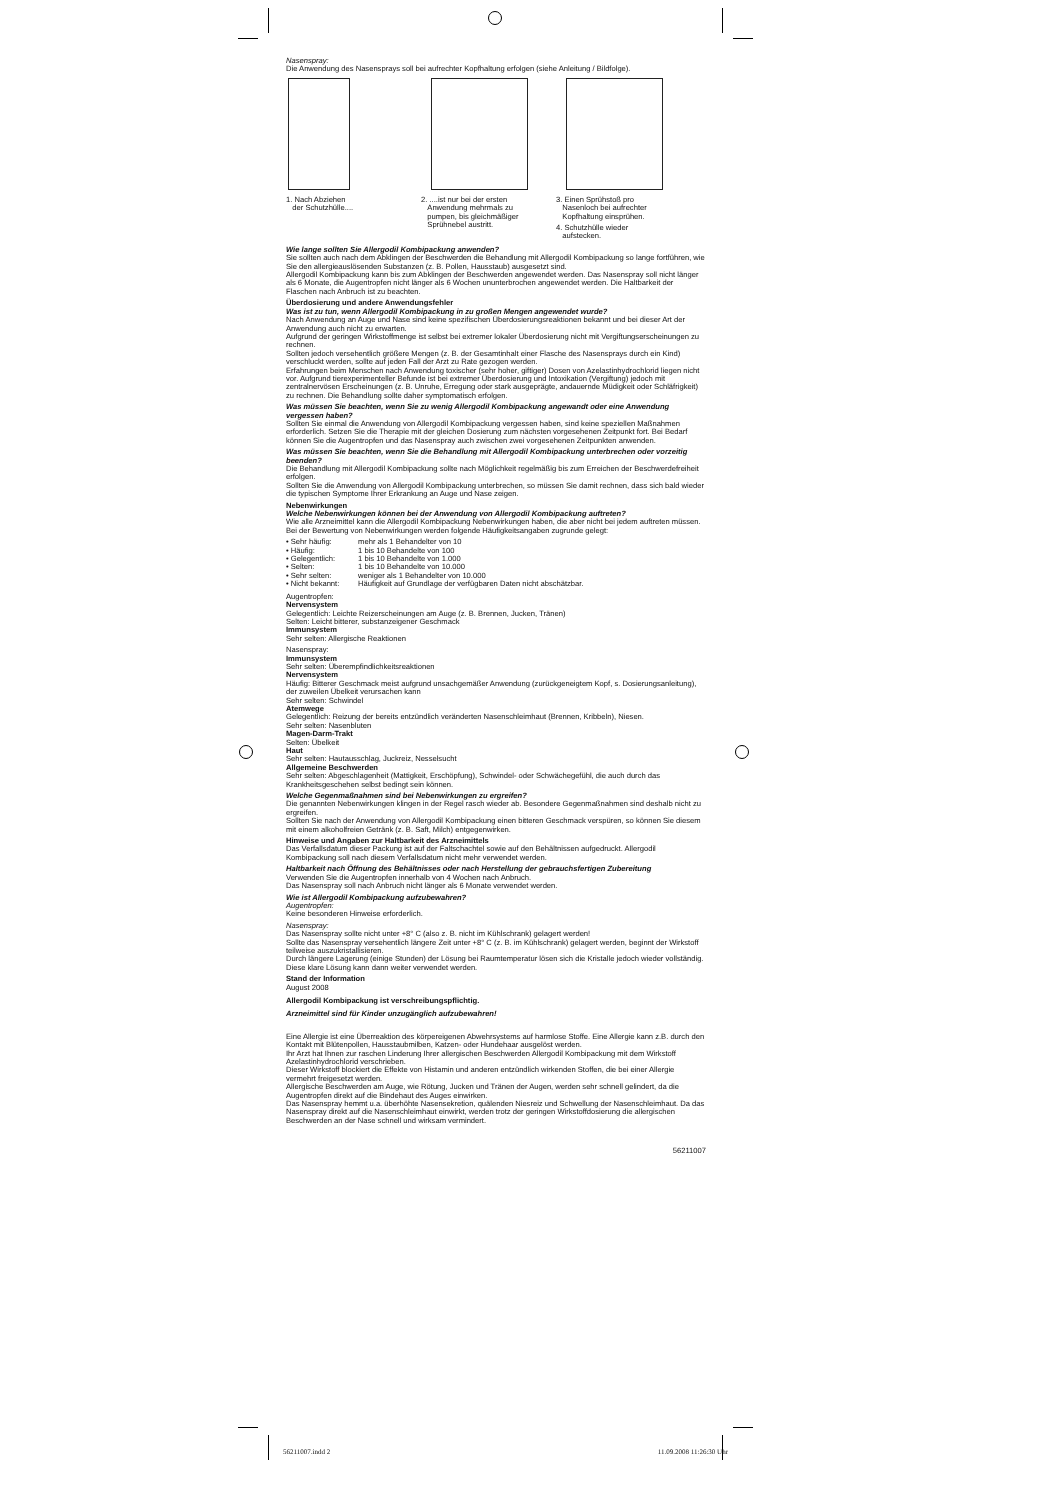Nasenspray:
Die Anwendung des Nasensprays soll bei aufrechter Kopfhaltung erfolgen (siehe Anleitung / Bildfolge).
1. Nach Abziehen
der Schutzhülle....
2. ....ist nur bei der ersten
Anwendung mehrmals zu
pumpen, bis gleichmäßiger
Sprühnebel austritt.
3. Einen Sprühstoß pro
Nasenloch bei aufrechter
Kopfhaltung einsprühen.
4. Schutzhülle wieder
aufstecken.
Wie lange sollten Sie Allergodil Kombipackung anwenden?
Sie sollten auch nach dem Abklingen der Beschwerden die Behandlung mit Allergodil Kombipackung so lange fortführen, wie Sie den allergieauslösenden Substanzen (z. B. Pollen, Hausstaub) ausgesetzt sind.
Allergodil Kombipackung kann bis zum Abklingen der Beschwerden angewendet werden. Das Nasenspray soll nicht länger als 6 Monate, die Augentropfen nicht länger als 6 Wochen ununterbrochen angewendet werden. Die Haltbarkeit der Flaschen nach Anbruch ist zu beachten.
Überdosierung und andere Anwendungsfehler
Was ist zu tun, wenn Allergodil Kombipackung in zu großen Mengen angewendet wurde?
Nach Anwendung an Auge und Nase sind keine spezifischen Überdosierungsreaktionen bekannt und bei dieser Art der Anwendung auch nicht zu erwarten.
Aufgrund der geringen Wirkstoffmenge ist selbst bei extremer lokaler Überdosierung nicht mit Vergiftungserscheinungen zu rechnen.
Sollten jedoch versehentlich größere Mengen (z. B. der Gesamtinhalt einer Flasche des Nasensprays durch ein Kind) verschluckt werden, sollte auf jeden Fall der Arzt zu Rate gezogen werden.
Erfahrungen beim Menschen nach Anwendung toxischer (sehr hoher, giftiger) Dosen von Azelastinhydrochlorid liegen nicht vor. Aufgrund tierexperimenteller Befunde ist bei extremer Überdosierung und Intoxikation (Vergiftung) jedoch mit zentralnervösen Erscheinungen (z. B. Unruhe, Erregung oder stark ausgeprägte, andauernde Müdigkeit oder Schläfrigkeit) zu rechnen. Die Behandlung sollte daher symptomatisch erfolgen.
Was müssen Sie beachten, wenn Sie zu wenig Allergodil Kombipackung angewandt oder eine Anwendung vergessen haben?
Sollten Sie einmal die Anwendung von Allergodil Kombipackung vergessen haben, sind keine speziellen Maßnahmen erforderlich. Setzen Sie die Therapie mit der gleichen Dosierung zum nächsten vorgesehenen Zeitpunkt fort. Bei Bedarf können Sie die Augentropfen und das Nasenspray auch zwischen zwei vorgesehenen Zeitpunkten anwenden.
Was müssen Sie beachten, wenn Sie die Behandlung mit Allergodil Kombipackung unterbrechen oder vorzeitig beenden?
Die Behandlung mit Allergodil Kombipackung sollte nach Möglichkeit regelmäßig bis zum Erreichen der Beschwerdefreiheit erfolgen.
Sollten Sie die Anwendung von Allergodil Kombipackung unterbrechen, so müssen Sie damit rechnen, dass sich bald wieder die typischen Symptome Ihrer Erkrankung an Auge und Nase zeigen.
Nebenwirkungen
Welche Nebenwirkungen können bei der Anwendung von Allergodil Kombipackung auftreten?
Wie alle Arzneimittel kann die Allergodil Kombipackung Nebenwirkungen haben, die aber nicht bei jedem auftreten müssen.
Bei der Bewertung von Nebenwirkungen werden folgende Häufigkeitsangaben zugrunde gelegt:
• Sehr häufig: mehr als 1 Behandelter von 10
• Häufig: 1 bis 10 Behandelte von 100
• Gelegentlich: 1 bis 10 Behandelte von 1.000
• Selten: 1 bis 10 Behandelte von 10.000
• Sehr selten: weniger als 1 Behandelter von 10.000
• Nicht bekannt: Häufigkeit auf Grundlage der verfügbaren Daten nicht abschätzbar.
Augentropfen:
Nervensystem
Gelegentlich: Leichte Reizerscheinungen am Auge (z. B. Brennen, Jucken, Tränen)
Selten: Leicht bitterer, substanzeigener Geschmack
Immunsystem
Sehr selten: Allergische Reaktionen
Nasenspray:
Immunsystem
Sehr selten: Überempfindlichkeitsreaktionen
Nervensystem
Häufig: Bitterer Geschmack meist aufgrund unsachgemäßer Anwendung (zurückgeneigtem Kopf, s. Dosierungsanleitung), der zuweilen Übelkeit verursachen kann
Sehr selten: Schwindel
Atemwege
Gelegentlich: Reizung der bereits entzündlich veränderten Nasenschleimhaut (Brennen, Kribbeln), Niesen.
Sehr selten: Nasenbluten
Magen-Darm-Trakt
Selten: Übelkeit
Haut
Sehr selten: Hautausschlag, Juckreiz, Nesselsucht
Allgemeine Beschwerden
Sehr selten: Abgeschlagenheit (Mattigkeit, Erschöpfung), Schwindel- oder Schwächegefühl, die auch durch das Krankheitsgeschehen selbst bedingt sein können.
Welche Gegenmaßnahmen sind bei Nebenwirkungen zu ergreifen?
Die genannten Nebenwirkungen klingen in der Regel rasch wieder ab. Besondere Gegenmaßnahmen sind deshalb nicht zu ergreifen.
Sollten Sie nach der Anwendung von Allergodil Kombipackung einen bitteren Geschmack verspüren, so können Sie diesem mit einem alkoholfreien Getränk (z. B. Saft, Milch) entgegenwirken.
Hinweise und Angaben zur Haltbarkeit des Arzneimittels
Das Verfallsdatum dieser Packung ist auf der Faltschachtel sowie auf den Behältnissen aufgedruckt. Allergodil Kombipackung soll nach diesem Verfallsdatum nicht mehr verwendet werden.
Haltbarkeit nach Öffnung des Behältnisses oder nach Herstellung der gebrauchsfertigen Zubereitung
Verwenden Sie die Augentropfen innerhalb von 4 Wochen nach Anbruch.
Das Nasenspray soll nach Anbruch nicht länger als 6 Monate verwendet werden.
Wie ist Allergodil Kombipackung aufzubewahren?
Augentropfen:
Keine besonderen Hinweise erforderlich.
Nasenspray:
Das Nasenspray sollte nicht unter +8° C (also z. B. nicht im Kühlschrank) gelagert werden!
Sollte das Nasenspray versehentlich längere Zeit unter +8° C (z. B. im Kühlschrank) gelagert werden, beginnt der Wirkstoff teilweise auszukristallisieren.
Durch längere Lagerung (einige Stunden) der Lösung bei Raumtemperatur lösen sich die Kristalle jedoch wieder vollständig. Diese klare Lösung kann dann weiter verwendet werden.
Stand der Information
August 2008
Allergodil Kombipackung ist verschreibungspflichtig.
Arzneimittel sind für Kinder unzugänglich aufzubewahren!
Eine Allergie ist eine Überreaktion des körpereigenen Abwehrsystems auf harmlose Stoffe. Eine Allergie kann z.B. durch den Kontakt mit Blütenpollen, Hausstaubmilben, Katzen- oder Hundehaar ausgelöst werden.
Ihr Arzt hat Ihnen zur raschen Linderung Ihrer allergischen Beschwerden Allergodil Kombipackung mit dem Wirkstoff Azelastinhydrochlorid verschrieben.
Dieser Wirkstoff blockiert die Effekte von Histamin und anderen entzündlich wirkenden Stoffen, die bei einer Allergie vermehrt freigesetzt werden.
Allergische Beschwerden am Auge, wie Rötung, Jucken und Tränen der Augen, werden sehr schnell gelindert, da die Augentropfen direkt auf die Bindehaut des Auges einwirken.
Das Nasenspray hemmt u.a. überhöhte Nasensekretion, quälenden Niesreiz und Schwellung der Nasenschleimhaut. Da das Nasenspray direkt auf die Nasenschleimhaut einwirkt, werden trotz der geringen Wirkstoffdosierung die allergischen Beschwerden an der Nase schnell und wirksam vermindert.
56211007
56211007.indd 2 11.09.2008 11:26:30 Uhr